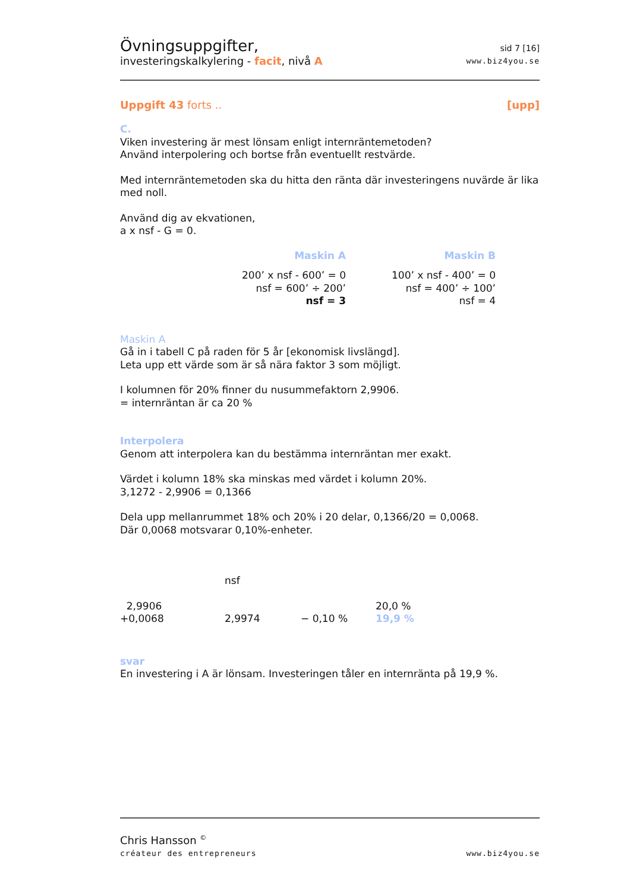Övningsuppgifter,
investeringskalkylering - facit, nivå A
sid 7 [16]
www.biz4you.se
Uppgift 43 forts .. [upp]
C.
Viken investering är mest lönsam enligt internräntemetoden?
Använd interpolering och bortse från eventuellt restvärde.
Med internräntemetoden ska du hitta den ränta där investeringens nuvärde är lika med noll.
Använd dig av ekvationen,
a x nsf - G = 0.
| Maskin A | Maskin B |
| 200’ x nsf - 600’ = 0 | 100’ x nsf - 400’ = 0 |
| nsf = 600’ ÷ 200’ | nsf = 400’ ÷ 100’ |
| nsf = 3 | nsf = 4 |
Maskin A
Gå in i tabell C på raden för 5 år [ekonomisk livslängd].
Leta upp ett värde som är så nära faktor 3 som möjligt.
I kolumnen för 20% finner du nusummefaktorn 2,9906.
= internräntan är ca 20 %
Interpolera
Genom att interpolera kan du bestämma internräntan mer exakt.
Värdet i kolumn 18% ska minskas med värdet i kolumn 20%.
3,1272 - 2,9906 = 0,1366
Dela upp mellanrummet 18% och 20% i 20 delar, 0,1366/20 = 0,0068.
Där 0,0068 motsvarar 0,10%-enheter.
| | nsf | | |
| 2,9906 | | | 20,0 % |
| +0,0068 | 2,9974 | − 0,10 % | 19,9 % |
svar
En investering i A är lönsam. Investeringen tåler en internränta på 19,9 %.
Chris Hansson <sup>©</sup>
créateur des entrepreneurs
www.biz4you.se